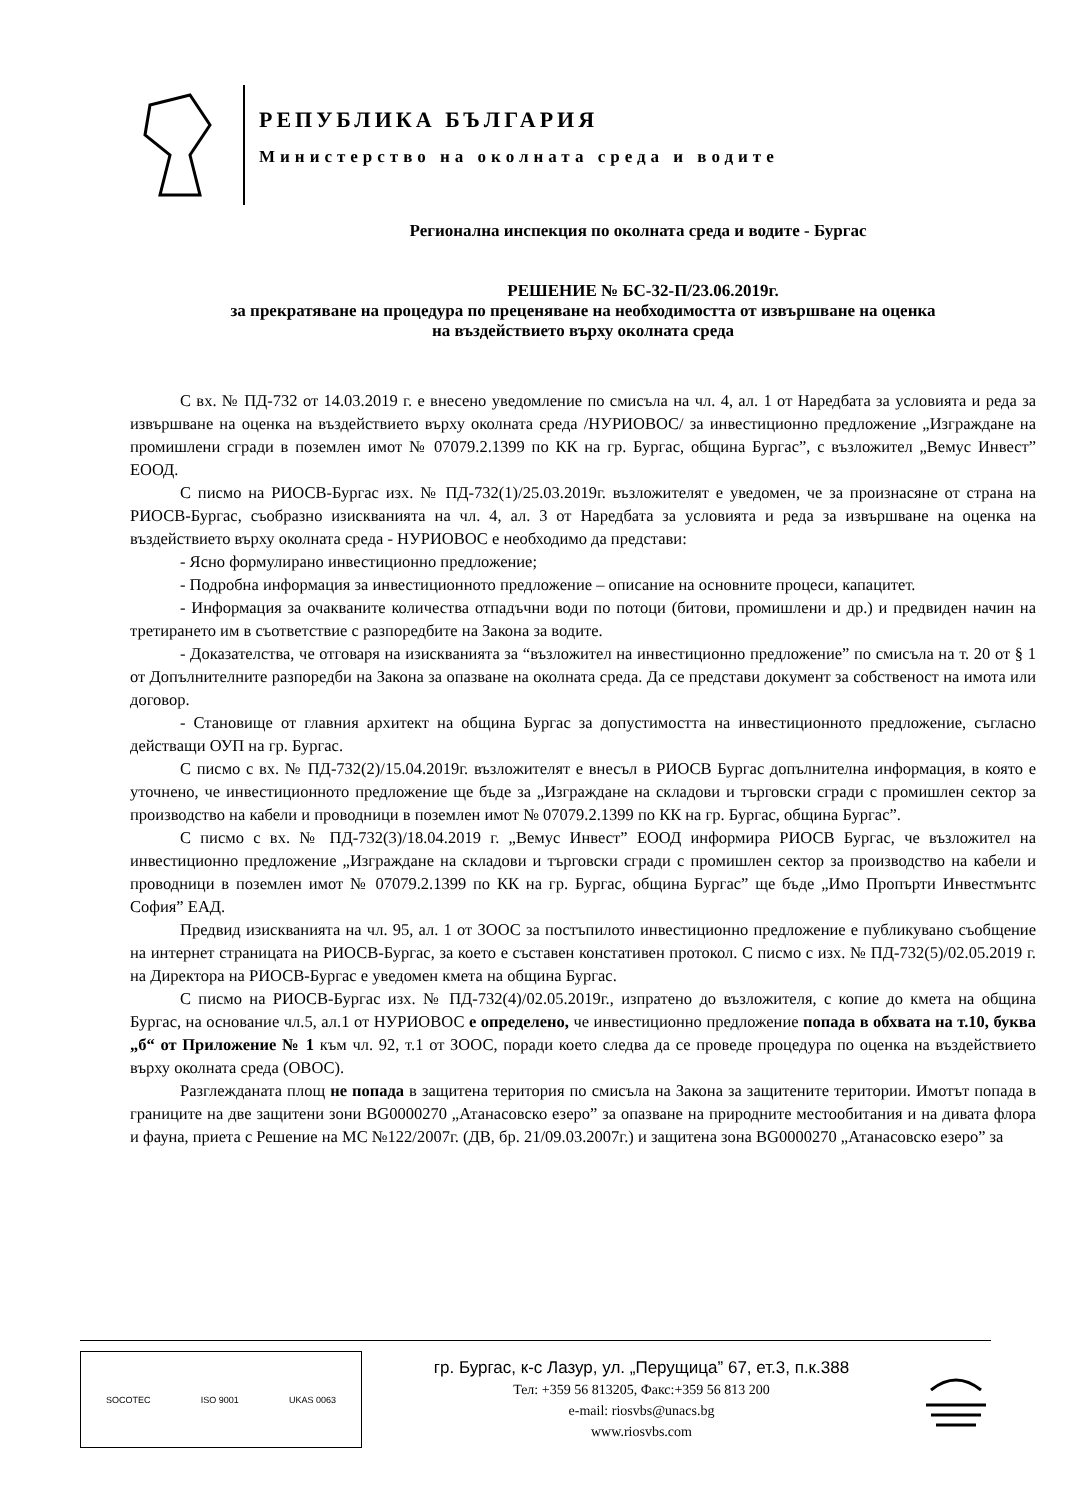РЕПУБЛИКА БЪЛГАРИЯ
Министерство на околната среда и водите
Регионална инспекция по околната среда и водите - Бургас
РЕШЕНИЕ № БС-32-П/23.06.2019г.
за прекратяване на процедура по преценяване на необходимостта от извършване на оценка
на въздействието върху околната среда
С вх. № ПД-732 от 14.03.2019 г. е внесено уведомление по смисъла на чл. 4, ал. 1 от Наредбата за условията и реда за извършване на оценка на въздействието върху околната среда /НУРИОВОС/ за инвестиционно предложение „Изграждане на промишлени сгради в поземлен имот № 07079.2.1399 по КК на гр. Бургас, община Бургас”, с възложител „Вемус Инвест” ЕООД.
С писмо на РИОСВ-Бургас изх. № ПД-732(1)/25.03.2019г. възложителят е уведомен, че за произнасяне от страна на РИОСВ-Бургас, съобразно изискванията на чл. 4, ал. 3 от Наредбата за условията и реда за извършване на оценка на въздействието върху околната среда - НУРИОВОС е необходимо да представи:
- Ясно формулирано инвестиционно предложение;
- Подробна информация за инвестиционното предложение – описание на основните процеси, капацитет.
- Информация за очакваните количества отпадъчни води по потоци (битови, промишлени и др.) и предвиден начин на третирането им в съответствие с разпоредбите на Закона за водите.
- Доказателства, че отговаря на изискванията за “възложител на инвестиционно предложение” по смисъла на т. 20 от § 1 от Допълнителните разпоредби на Закона за опазване на околната среда. Да се представи документ за собственост на имота или договор.
- Становище от главния архитект на община Бургас за допустимостта на инвестиционното предложение, съгласно действащи ОУП на гр. Бургас.
С писмо с вх. № ПД-732(2)/15.04.2019г. възложителят е внесъл в РИОСВ Бургас допълнителна информация, в която е уточнено, че инвестиционното предложение ще бъде за „Изграждане на складови и търговски сгради с промишлен сектор за производство на кабели и проводници в поземлен имот № 07079.2.1399 по КК на гр. Бургас, община Бургас”.
С писмо с вх. № ПД-732(3)/18.04.2019 г. „Вемус Инвест” ЕООД информира РИОСВ Бургас, че възложител на инвестиционно предложение „Изграждане на складови и търговски сгради с промишлен сектор за производство на кабели и проводници в поземлен имот № 07079.2.1399 по КК на гр. Бургас, община Бургас” ще бъде „Имо Пропърти Инвестмънтс София” ЕАД.
Предвид изискванията на чл. 95, ал. 1 от ЗООС за постъпилото инвестиционно предложение е публикувано съобщение на интернет страницата на РИОСВ-Бургас, за което е съставен констативен протокол. С писмо с изх. № ПД-732(5)/02.05.2019 г. на Директора на РИОСВ-Бургас е уведомен кмета на община Бургас.
С писмо на РИОСВ-Бургас изх. № ПД-732(4)/02.05.2019г., изпратено до възложителя, с копие до кмета на община Бургас, на основание чл.5, ал.1 от НУРИОВОС е определено, че инвестиционно предложение попада в обхвата на т.10, буква „б“ от Приложение № 1 към чл. 92, т.1 от ЗООС, поради което следва да се проведе процедура по оценка на въздействието върху околната среда (ОВОС).
Разглежданата площ не попада в защитена територия по смисъла на Закона за защитените територии. Имотът попада в границите на две защитени зони BG0000270 „Атанасовско езеро” за опазване на природните местообитания и на дивата флора и фауна, приета с Решение на МС №122/2007г. (ДВ, бр. 21/09.03.2007г.) и защитена зона BG0000270 „Атанасовско езеро” за
SOCOTEC ISO 9001 UKAS 0063
гр. Бургас, к-с Лазур, ул. „Перущица” 67, ет.3, п.к.388
Тел: +359 56 813205, Факс:+359 56 813 200
e-mail: riosvbs@unacs.bg
www.riosvbs.com